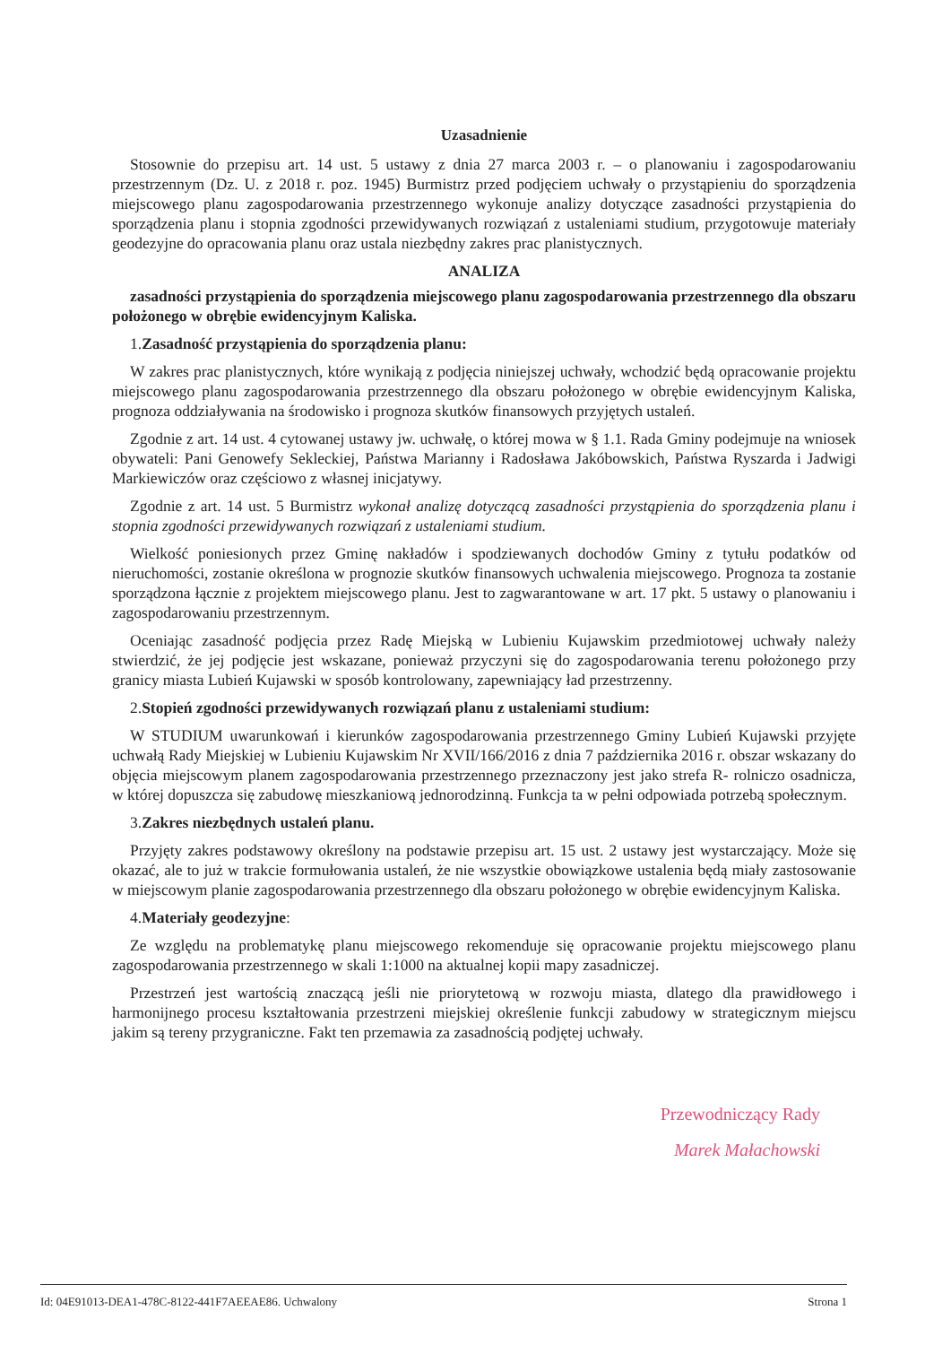Uzasadnienie
Stosownie do przepisu art. 14 ust. 5 ustawy z dnia 27 marca 2003 r. – o planowaniu i zagospodarowaniu przestrzennym (Dz. U. z 2018 r. poz. 1945) Burmistrz przed podjęciem uchwały o przystąpieniu do sporządzenia miejscowego planu zagospodarowania przestrzennego wykonuje analizy dotyczące zasadności przystąpienia do sporządzenia planu i stopnia zgodności przewidywanych rozwiązań z ustaleniami studium, przygotowuje materiały geodezyjne do opracowania planu oraz ustala niezbędny zakres prac planistycznych.
ANALIZA
zasadności przystąpienia do sporządzenia miejscowego planu zagospodarowania przestrzennego dla obszaru położonego w obrębie ewidencyjnym Kaliska.
1.Zasadność przystąpienia do sporządzenia planu:
W zakres prac planistycznych, które wynikają z podjęcia niniejszej uchwały, wchodzić będą opracowanie projektu miejscowego planu zagospodarowania przestrzennego dla obszaru położonego w obrębie ewidencyjnym Kaliska, prognoza oddziaływania na środowisko i prognoza skutków finansowych przyjętych ustaleń.
Zgodnie z art. 14 ust. 4 cytowanej ustawy jw. uchwałę, o której mowa w § 1.1. Rada Gminy podejmuje na wniosek obywateli: Pani Genowefy Sekleckiej, Państwa Marianny i Radosława Jakóbowskich, Państwa Ryszarda i Jadwigi Markiewiczów oraz częściowo z własnej inicjatywy.
Zgodnie z art. 14 ust. 5 Burmistrz wykonał analizę dotyczącą zasadności przystąpienia do sporządzenia planu i stopnia zgodności przewidywanych rozwiązań z ustaleniami studium.
Wielkość poniesionych przez Gminę nakładów i spodziewanych dochodów Gminy z tytułu podatków od nieruchomości, zostanie określona w prognozie skutków finansowych uchwalenia miejscowego. Prognoza ta zostanie sporządzona łącznie z projektem miejscowego planu. Jest to zagwarantowane w art. 17 pkt. 5 ustawy o planowaniu i zagospodarowaniu przestrzennym.
Oceniając zasadność podjęcia przez Radę Miejską w Lubieniu Kujawskim przedmiotowej uchwały należy stwierdzić, że jej podjęcie jest wskazane, ponieważ przyczyni się do zagospodarowania terenu położonego przy granicy miasta Lubień Kujawski w sposób kontrolowany, zapewniający ład przestrzenny.
2.Stopień zgodności przewidywanych rozwiązań planu z ustaleniami studium:
W STUDIUM uwarunkowań i kierunków zagospodarowania przestrzennego Gminy Lubień Kujawski przyjęte uchwałą Rady Miejskiej w Lubieniu Kujawskim Nr XVII/166/2016 z dnia 7 października 2016 r. obszar wskazany do objęcia miejscowym planem zagospodarowania przestrzennego przeznaczony jest jako strefa R- rolniczo osadnicza, w której dopuszcza się zabudowę mieszkaniową jednorodzinną. Funkcja ta w pełni odpowiada potrzebą społecznym.
3.Zakres niezbędnych ustaleń planu.
Przyjęty zakres podstawowy określony na podstawie przepisu art. 15 ust. 2 ustawy jest wystarczający. Może się okazać, ale to już w trakcie formułowania ustaleń, że nie wszystkie obowiązkowe ustalenia będą miały zastosowanie w miejscowym planie zagospodarowania przestrzennego dla obszaru położonego w obrębie ewidencyjnym Kaliska.
4.Materiały geodezyjne:
Ze względu na problematykę planu miejscowego rekomenduje się opracowanie projektu miejscowego planu zagospodarowania przestrzennego w skali 1:1000 na aktualnej kopii mapy zasadniczej.
Przestrzeń jest wartością znaczącą jeśli nie priorytetową w rozwoju miasta, dlatego dla prawidłowego i harmonijnego procesu kształtowania przestrzeni miejskiej określenie funkcji zabudowy w strategicznym miejscu jakim są tereny przygraniczne. Fakt ten przemawia za zasadnością podjętej uchwały.
Przewodniczący Rady
Marek Małachowski
Id: 04E91013-DEA1-478C-8122-441F7AEEAE86. Uchwalony Strona 1